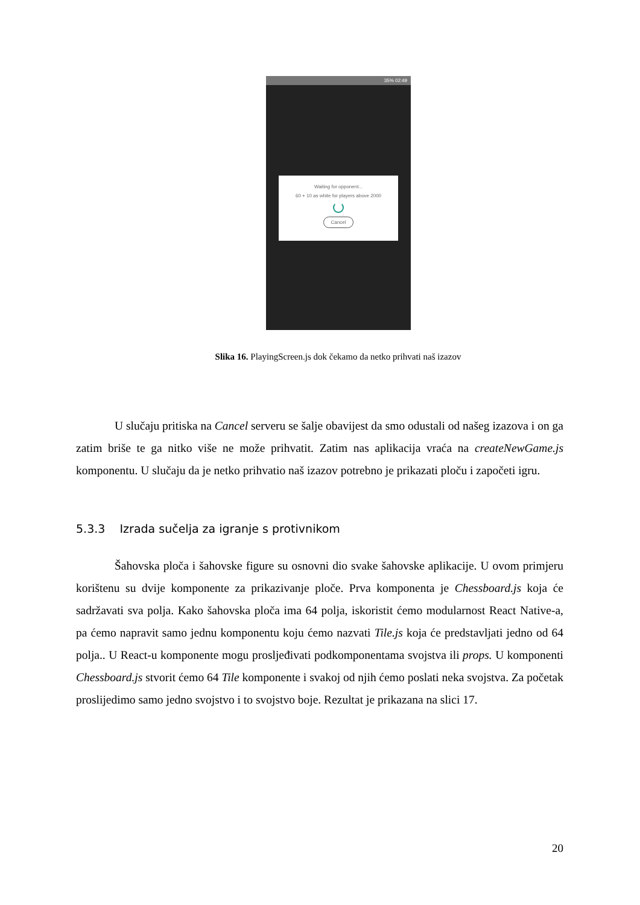35% 02:49
Waiting for opponent...
60 + 10 as white for players above 2000
Cancel
Slika 16. PlayingScreen.js dok čekamo da netko prihvati naš izazov
U slučaju pritiska na Cancel serveru se šalje obavijest da smo odustali od našeg izazova i on ga zatim briše te ga nitko više ne može prihvatit. Zatim nas aplikacija vraća na createNewGame.js komponentu. U slučaju da je netko prihvatio naš izazov potrebno je prikazati ploču i započeti igru.
5.3.3 Izrada sučelja za igranje s protivnikom
Šahovska ploča i šahovske figure su osnovni dio svake šahovske aplikacije. U ovom primjeru korištenu su dvije komponente za prikazivanje ploče. Prva komponenta je Chessboard.js koja će sadržavati sva polja. Kako šahovska ploča ima 64 polja, iskoristit ćemo modularnost React Native-a, pa ćemo napravit samo jednu komponentu koju ćemo nazvati Tile.js koja će predstavljati jedno od 64 polja.. U React-u komponente mogu prosljeđivati podkomponentama svojstva ili props. U komponenti Chessboard.js stvorit ćemo 64 Tile komponente i svakoj od njih ćemo poslati neka svojstva. Za početak proslijedimo samo jedno svojstvo i to svojstvo boje. Rezultat je prikazana na slici 17.
20